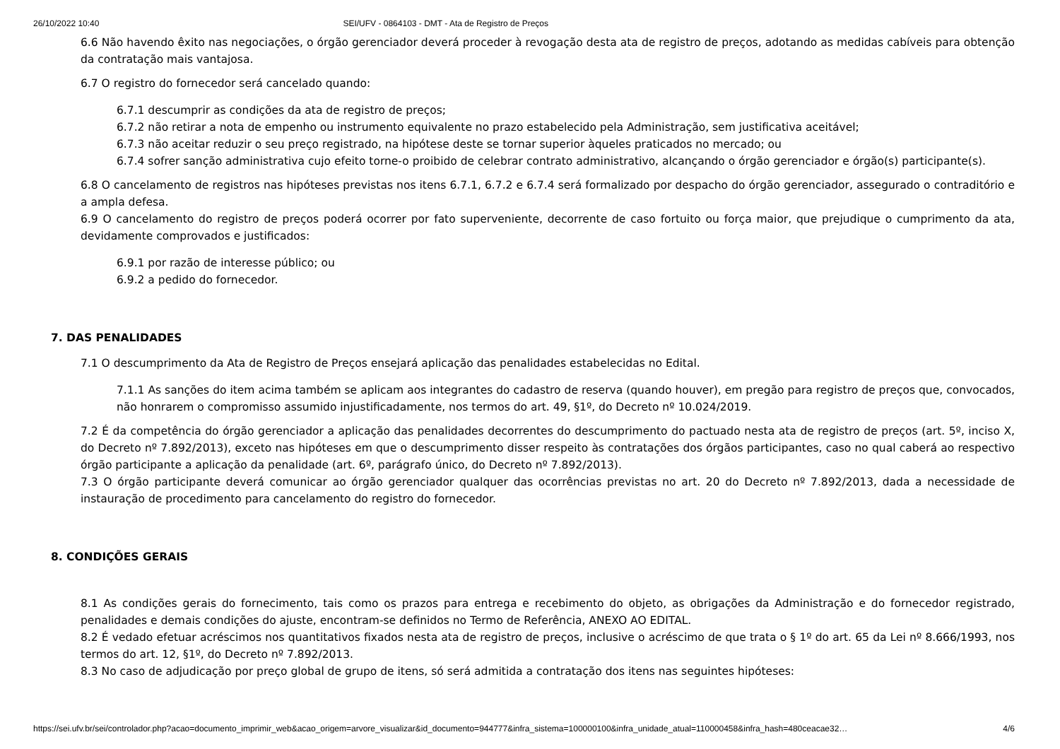26/10/2022 10:40 SEI/UFV - 0864103 - DMT - Ata de Registro de Preços
6.6 Não havendo êxito nas negociações, o órgão gerenciador deverá proceder à revogação desta ata de registro de preços, adotando as medidas cabíveis para obtenção da contratação mais vantajosa.
6.7 O registro do fornecedor será cancelado quando:
6.7.1 descumprir as condições da ata de registro de preços;
6.7.2 não retirar a nota de empenho ou instrumento equivalente no prazo estabelecido pela Administração, sem justificativa aceitável;
6.7.3 não aceitar reduzir o seu preço registrado, na hipótese deste se tornar superior àqueles praticados no mercado; ou
6.7.4 sofrer sanção administrativa cujo efeito torne-o proibido de celebrar contrato administrativo, alcançando o órgão gerenciador e órgão(s) participante(s).
6.8 O cancelamento de registros nas hipóteses previstas nos itens 6.7.1, 6.7.2 e 6.7.4 será formalizado por despacho do órgão gerenciador, assegurado o contraditório e a ampla defesa.
6.9 O cancelamento do registro de preços poderá ocorrer por fato superveniente, decorrente de caso fortuito ou força maior, que prejudique o cumprimento da ata, devidamente comprovados e justificados:
6.9.1 por razão de interesse público; ou
6.9.2 a pedido do fornecedor.
7. DAS PENALIDADES
7.1 O descumprimento da Ata de Registro de Preços ensejará aplicação das penalidades estabelecidas no Edital.
7.1.1 As sanções do item acima também se aplicam aos integrantes do cadastro de reserva (quando houver), em pregão para registro de preços que, convocados, não honrarem o compromisso assumido injustificadamente, nos termos do art. 49, §1º, do Decreto nº 10.024/2019.
7.2 É da competência do órgão gerenciador a aplicação das penalidades decorrentes do descumprimento do pactuado nesta ata de registro de preços (art. 5º, inciso X, do Decreto nº 7.892/2013), exceto nas hipóteses em que o descumprimento disser respeito às contratações dos órgãos participantes, caso no qual caberá ao respectivo órgão participante a aplicação da penalidade (art. 6º, parágrafo único, do Decreto nº 7.892/2013).
7.3 O órgão participante deverá comunicar ao órgão gerenciador qualquer das ocorrências previstas no art. 20 do Decreto nº 7.892/2013, dada a necessidade de instauração de procedimento para cancelamento do registro do fornecedor.
8. CONDIÇÕES GERAIS
8.1 As condições gerais do fornecimento, tais como os prazos para entrega e recebimento do objeto, as obrigações da Administração e do fornecedor registrado, penalidades e demais condições do ajuste, encontram-se definidos no Termo de Referência, ANEXO AO EDITAL.
8.2 É vedado efetuar acréscimos nos quantitativos fixados nesta ata de registro de preços, inclusive o acréscimo de que trata o § 1º do art. 65 da Lei nº 8.666/1993, nos termos do art. 12, §1º, do Decreto nº 7.892/2013.
8.3 No caso de adjudicação por preço global de grupo de itens, só será admitida a contratação dos itens nas seguintes hipóteses:
https://sei.ufv.br/sei/controlador.php?acao=documento_imprimir_web&acao_origem=arvore_visualizar&id_documento=944777&infra_sistema=100000100&infra_unidade_atual=110000458&infra_hash=480ceacae32… 4/6